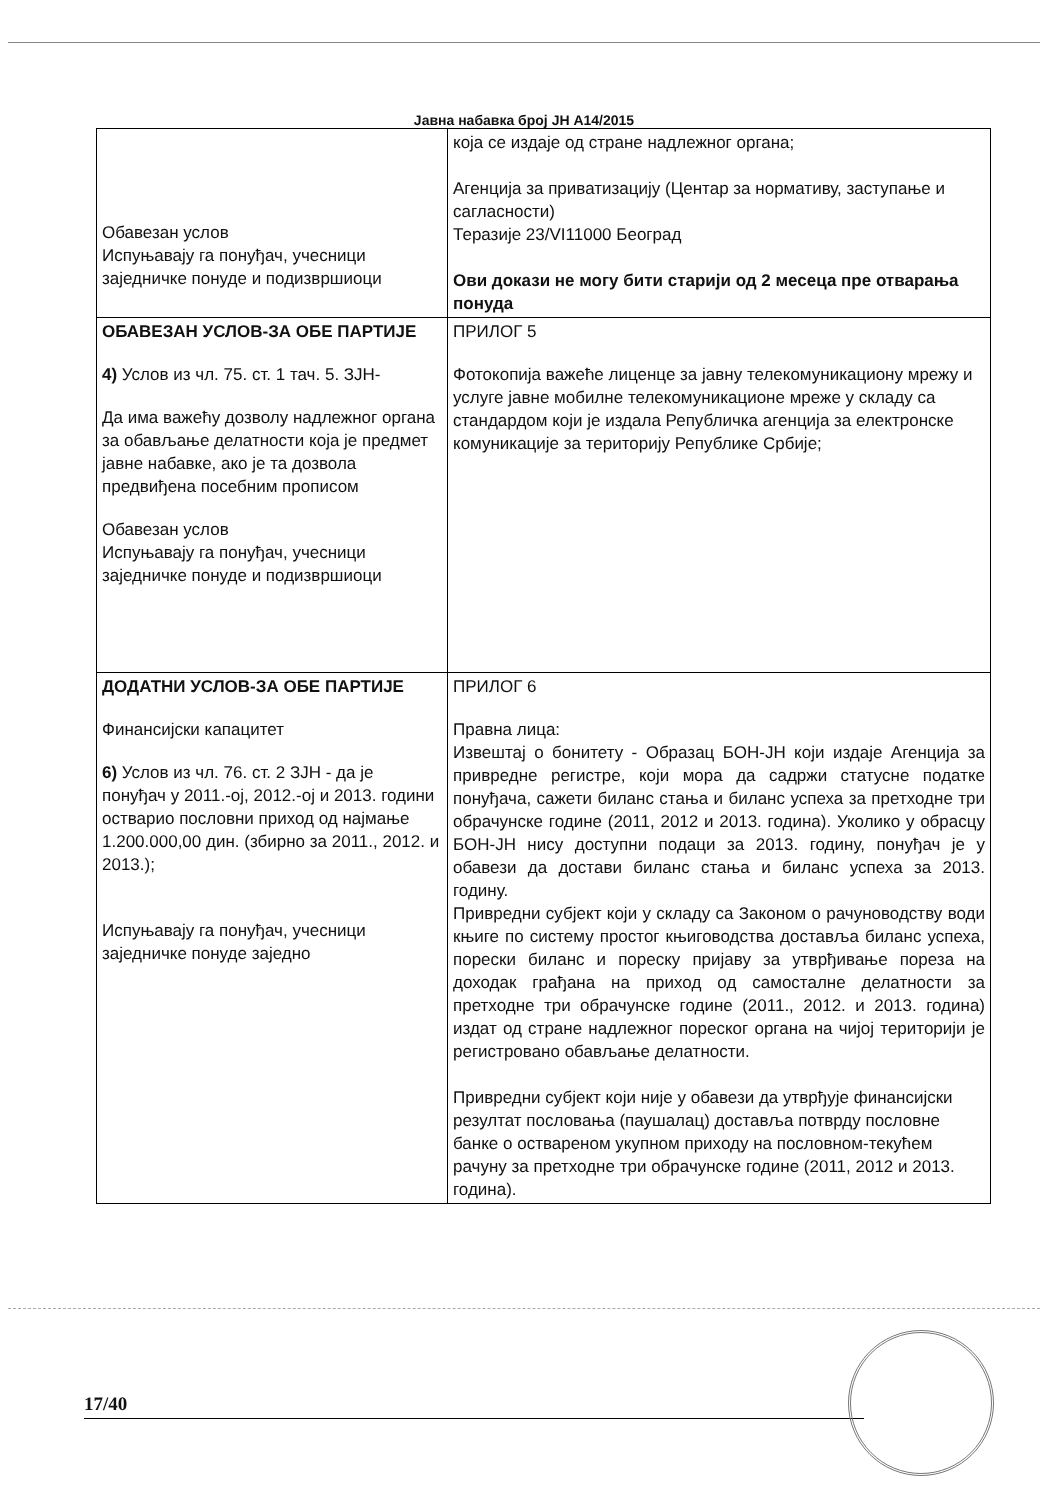Јавна набавка број ЈН А14/2015
| Обавезан услов Испуњавају га понуђач, учесници заједничке понуде и подизвршиоци | која се издаје од стране надлежног органа; Агенција за приватизацију (Центар за нормативу, заступање и сагласности) Теразије 23/VI11000 Београд Ови докази не могу бити старији од 2 месеца пре отварања понуда |
| ОБАВЕЗАН УСЛОВ-ЗА ОБЕ ПАРТИЈЕ 4) Услов из чл. 75. ст. 1 тач. 5. ЗЈН- Да има важећу дозволу надлежног органа за обављање делатности која је предмет јавне набавке, ако је та дозвола предвиђена посебним прописом Обавезан услов Испуњавају га понуђач, учесници заједничке понуде и подизвршиоци | ПРИЛОГ 5 Фотокопија важеће лиценце за јавну телекомуникациону мрежу и услуге јавне мобилне телекомуникационе мреже у складу са стандардом који је издала Републичка агенција за електронске комуникације за територију Републике Србије; |
| ДОДАТНИ УСЛОВ-ЗА ОБЕ ПАРТИЈЕ Финансијски капацитет 6) Услов из чл. 76. ст. 2 ЗЈН - да је понуђач у 2011.-oj, 2012.-oj и 2013. години остварио пословни приход од најмање 1.200.000,00 дин. (збирно за 2011., 2012. и 2013.); Испуњавају га понуђач, учесници заједничке понуде заједно | ПРИЛОГ 6 Правна лица: Извештај о бонитету - Образац БОН-ЈН који издаје Агенција за привредне регистре, који мора да садржи статусне податке понуђача, сажети биланс стања и биланс успеха за претходне три обрачунске године (2011, 2012 и 2013. година). Уколико у обрасцу БОН-ЈН нису доступни подаци за 2013. годину, понуђач је у обавези да достави биланс стања и биланс успеха за 2013. годину. Привредни субјект који у складу са Законом о рачуноводству води књиге по систему простог књиговодства доставља биланс успеха, порески биланс и пореску пријаву за утврђивање пореза на доходак грађана на приход од самосталне делатности за претходне три обрачунске године (2011., 2012. и 2013. година) издат од стране надлежног пореског органа на чијој територији је регистровано обављање делатности. Привредни субјект који није у обавези да утврђује финансијски резултат пословања (паушалац) доставља потврду пословне банке о оствареном укупном приходу на пословном-текућем рачуну за претходне три обрачунске године (2011, 2012 и 2013. година). |
17/40